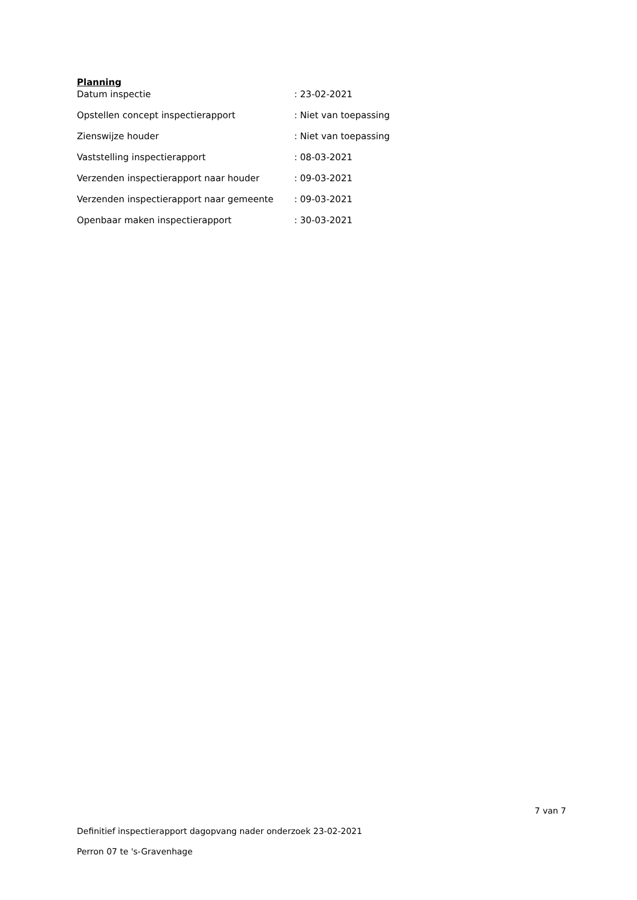Planning
| Datum inspectie | : 23-02-2021 |
| Opstellen concept inspectierapport | : Niet van toepassing |
| Zienswijze houder | : Niet van toepassing |
| Vaststelling inspectierapport | : 08-03-2021 |
| Verzenden inspectierapport naar houder | : 09-03-2021 |
| Verzenden inspectierapport naar gemeente | : 09-03-2021 |
| Openbaar maken inspectierapport | : 30-03-2021 |
7 van 7
Definitief inspectierapport dagopvang nader onderzoek 23-02-2021
Perron 07 te 's-Gravenhage